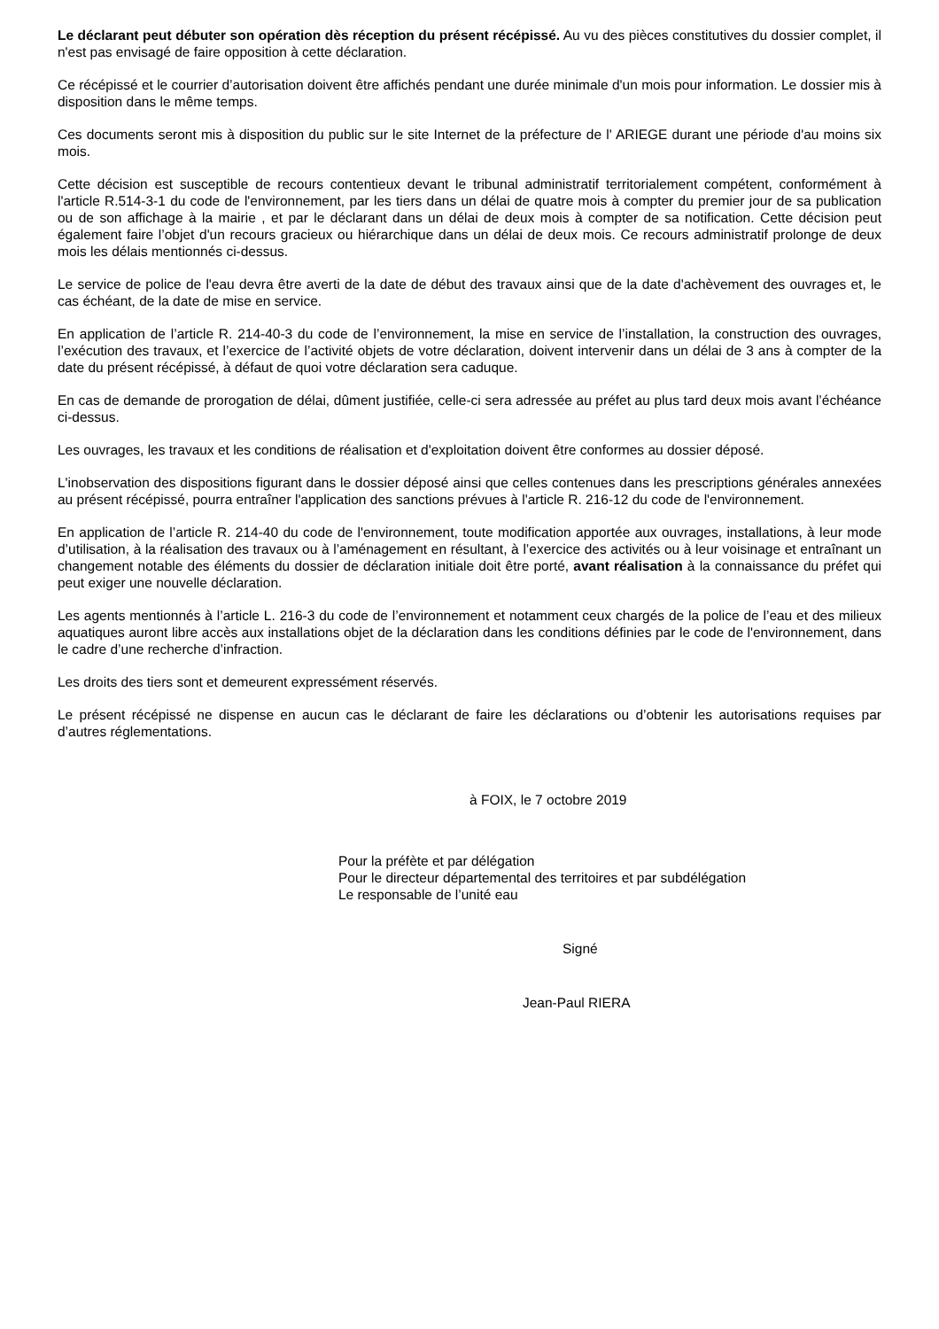Le déclarant peut débuter son opération dès réception du présent récépissé. Au vu des pièces constitutives du dossier complet, il n'est pas envisagé de faire opposition à cette déclaration.
Ce récépissé et le courrier d’autorisation doivent être affichés pendant une durée minimale d'un mois pour information. Le dossier mis à disposition dans le même temps.
Ces documents seront mis à disposition du public sur le site Internet de la préfecture de l' ARIEGE durant une période d'au moins six mois.
Cette décision est susceptible de recours contentieux devant le tribunal administratif territorialement compétent, conformément à l'article R.514-3-1 du code de l'environnement, par les tiers dans un délai de quatre mois à compter du premier jour de sa publication ou de son affichage à la mairie , et par le déclarant dans un délai de deux mois à compter de sa notification. Cette décision peut également faire l’objet d'un recours gracieux ou hiérarchique dans un délai de deux mois. Ce recours administratif prolonge de deux mois les délais mentionnés ci-dessus.
Le service de police de l'eau devra être averti de la date de début des travaux ainsi que de la date d'achèvement des ouvrages et, le cas échéant, de la date de mise en service.
En application de l’article R. 214-40-3 du code de l’environnement, la mise en service de l’installation, la construction des ouvrages, l’exécution des travaux, et l’exercice de l’activité objets de votre déclaration, doivent intervenir dans un délai de 3 ans à compter de la date du présent récépissé, à défaut de quoi votre déclaration sera caduque.
En cas de demande de prorogation de délai, dûment justifiée, celle-ci sera adressée au préfet au plus tard deux mois avant l’échéance ci-dessus.
Les ouvrages, les travaux et les conditions de réalisation et d'exploitation doivent être conformes au dossier déposé.
L'inobservation des dispositions figurant dans le dossier déposé ainsi que celles contenues dans les prescriptions générales annexées au présent récépissé, pourra entraîner l'application des sanctions prévues à l'article R. 216-12 du code de l'environnement.
En application de l’article R. 214-40 du code de l'environnement, toute modification apportée aux ouvrages, installations, à leur mode d’utilisation, à la réalisation des travaux ou à l’aménagement en résultant, à l’exercice des activités ou à leur voisinage et entraînant un changement notable des éléments du dossier de déclaration initiale doit être porté, avant réalisation à la connaissance du préfet qui peut exiger une nouvelle déclaration.
Les agents mentionnés à l’article L. 216-3 du code de l’environnement et notamment ceux chargés de la police de l’eau et des milieux aquatiques auront libre accès aux installations objet de la déclaration dans les conditions définies par le code de l'environnement, dans le cadre d’une recherche d’infraction.
Les droits des tiers sont et demeurent expressément réservés.
Le présent récépissé ne dispense en aucun cas le déclarant de faire les déclarations ou d’obtenir les autorisations requises par d’autres réglementations.
à FOIX, le 7 octobre 2019
Pour la préfète et par délégation
Pour le directeur départemental des territoires et par subdélégation
Le responsable de l’unité eau
Signé
Jean-Paul RIERA